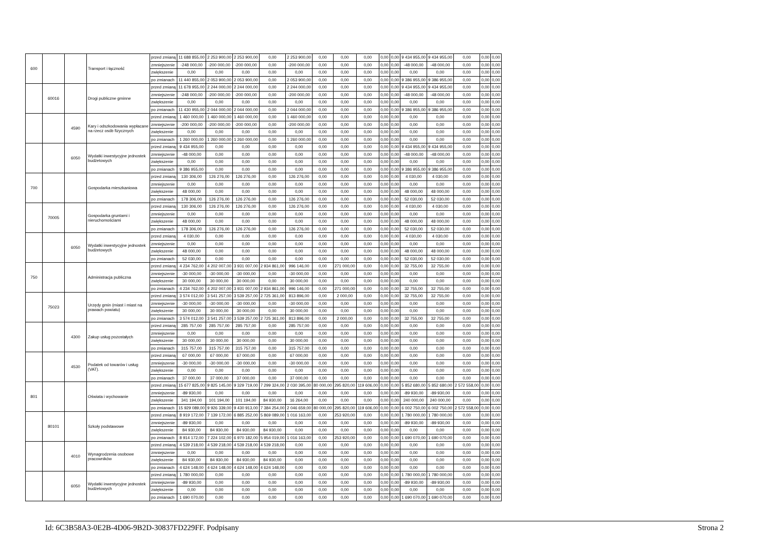| 600 | | | Transport i łączność | przed zmianą | 11 688 855,00 | 2 253 900,00 | 2 253 900,00 | 0,00 | 2 253 900,00 | 0,00 | 0,00 | 0,00 | 0,00 | 0,00 | 9 434 955,00 | 9 434 955,00 | 0,00 | 0,00 | 0,00 |
| | | | | zmniejszenie | -248 000,00 | -200 000,00 | -200 000,00 | 0,00 | -200 000,00 | 0,00 | 0,00 | 0,00 | 0,00 | 0,00 | -48 000,00 | -48 000,00 | 0,00 | 0,00 | 0,00 |
| | | | | zwiększenie | 0,00 | 0,00 | 0,00 | 0,00 | 0,00 | 0,00 | 0,00 | 0,00 | 0,00 | 0,00 | 0,00 | 0,00 | 0,00 | 0,00 | 0,00 |
| | | | | po zmianach | 11 440 855,00 | 2 053 900,00 | 2 053 900,00 | 0,00 | 2 053 900,00 | 0,00 | 0,00 | 0,00 | 0,00 | 0,00 | 9 386 955,00 | 9 386 955,00 | 0,00 | 0,00 | 0,00 |
| | 60016 | | Drogi publiczne gminne | przed zmianą | 11 678 955,00 | 2 244 000,00 | 2 244 000,00 | 0,00 | 2 244 000,00 | 0,00 | 0,00 | 0,00 | 0,00 | 0,00 | 9 434 955,00 | 9 434 955,00 | 0,00 | 0,00 | 0,00 |
| | | | | zmniejszenie | -248 000,00 | -200 000,00 | -200 000,00 | 0,00 | -200 000,00 | 0,00 | 0,00 | 0,00 | 0,00 | 0,00 | -48 000,00 | -48 000,00 | 0,00 | 0,00 | 0,00 |
| | | | | zwiększenie | 0,00 | 0,00 | 0,00 | 0,00 | 0,00 | 0,00 | 0,00 | 0,00 | 0,00 | 0,00 | 0,00 | 0,00 | 0,00 | 0,00 | 0,00 |
| | | | | po zmianach | 11 430 955,00 | 2 044 000,00 | 2 044 000,00 | 0,00 | 2 044 000,00 | 0,00 | 0,00 | 0,00 | 0,00 | 0,00 | 9 386 955,00 | 9 386 955,00 | 0,00 | 0,00 | 0,00 |
| | | 4590 | Kary i odszkodowania wypłacane na rzecz osób fizycznych | przed zmianą | 1 460 000,00 | 1 460 000,00 | 1 460 000,00 | 0,00 | 1 460 000,00 | 0,00 | 0,00 | 0,00 | 0,00 | 0,00 | 0,00 | 0,00 | 0,00 | 0,00 | 0,00 |
| | | | | zmniejszenie | -200 000,00 | -200 000,00 | -200 000,00 | 0,00 | -200 000,00 | 0,00 | 0,00 | 0,00 | 0,00 | 0,00 | 0,00 | 0,00 | 0,00 | 0,00 | 0,00 |
| | | | | zwiększenie | 0,00 | 0,00 | 0,00 | 0,00 | 0,00 | 0,00 | 0,00 | 0,00 | 0,00 | 0,00 | 0,00 | 0,00 | 0,00 | 0,00 | 0,00 |
| | | | | po zmianach | 1 260 000,00 | 1 260 000,00 | 1 260 000,00 | 0,00 | 1 260 000,00 | 0,00 | 0,00 | 0,00 | 0,00 | 0,00 | 0,00 | 0,00 | 0,00 | 0,00 | 0,00 |
| | | 6050 | Wydatki inwestycyjne jednostek budżetowych | przed zmianą | 9 434 955,00 | 0,00 | 0,00 | 0,00 | 0,00 | 0,00 | 0,00 | 0,00 | 0,00 | 0,00 | 9 434 955,00 | 9 434 955,00 | 0,00 | 0,00 | 0,00 |
| | | | | zmniejszenie | -48 000,00 | 0,00 | 0,00 | 0,00 | 0,00 | 0,00 | 0,00 | 0,00 | 0,00 | 0,00 | -48 000,00 | -48 000,00 | 0,00 | 0,00 | 0,00 |
| | | | | zwiększenie | 0,00 | 0,00 | 0,00 | 0,00 | 0,00 | 0,00 | 0,00 | 0,00 | 0,00 | 0,00 | 0,00 | 0,00 | 0,00 | 0,00 | 0,00 |
| | | | | po zmianach | 9 386 955,00 | 0,00 | 0,00 | 0,00 | 0,00 | 0,00 | 0,00 | 0,00 | 0,00 | 0,00 | 9 386 955,00 | 9 386 955,00 | 0,00 | 0,00 | 0,00 |
| 700 | | | Gospodarka mieszkaniowa | przed zmianą | 130 306,00 | 126 276,00 | 126 276,00 | 0,00 | 126 276,00 | 0,00 | 0,00 | 0,00 | 0,00 | 0,00 | 4 030,00 | 4 030,00 | 0,00 | 0,00 | 0,00 |
| | | | | zmniejszenie | 0,00 | 0,00 | 0,00 | 0,00 | 0,00 | 0,00 | 0,00 | 0,00 | 0,00 | 0,00 | 0,00 | 0,00 | 0,00 | 0,00 | 0,00 |
| | | | | zwiększenie | 48 000,00 | 0,00 | 0,00 | 0,00 | 0,00 | 0,00 | 0,00 | 0,00 | 0,00 | 0,00 | 48 000,00 | 48 000,00 | 0,00 | 0,00 | 0,00 |
| | | | | po zmianach | 178 306,00 | 126 276,00 | 126 276,00 | 0,00 | 126 276,00 | 0,00 | 0,00 | 0,00 | 0,00 | 0,00 | 52 030,00 | 52 030,00 | 0,00 | 0,00 | 0,00 |
| | 70005 | | Gospodarka gruntami i nieruchomościami | przed zmianą | 130 306,00 | 126 276,00 | 126 276,00 | 0,00 | 126 276,00 | 0,00 | 0,00 | 0,00 | 0,00 | 0,00 | 4 030,00 | 4 030,00 | 0,00 | 0,00 | 0,00 |
| | | | | zmniejszenie | 0,00 | 0,00 | 0,00 | 0,00 | 0,00 | 0,00 | 0,00 | 0,00 | 0,00 | 0,00 | 0,00 | 0,00 | 0,00 | 0,00 | 0,00 |
| | | | | zwiększenie | 48 000,00 | 0,00 | 0,00 | 0,00 | 0,00 | 0,00 | 0,00 | 0,00 | 0,00 | 0,00 | 48 000,00 | 48 000,00 | 0,00 | 0,00 | 0,00 |
| | | | | po zmianach | 178 306,00 | 126 276,00 | 126 276,00 | 0,00 | 126 276,00 | 0,00 | 0,00 | 0,00 | 0,00 | 0,00 | 52 030,00 | 52 030,00 | 0,00 | 0,00 | 0,00 |
| | | 6050 | Wydatki inwestycyjne jednostek budżetowych | przed zmianą | 4 030,00 | 0,00 | 0,00 | 0,00 | 0,00 | 0,00 | 0,00 | 0,00 | 0,00 | 0,00 | 4 030,00 | 4 030,00 | 0,00 | 0,00 | 0,00 |
| | | | | zmniejszenie | 0,00 | 0,00 | 0,00 | 0,00 | 0,00 | 0,00 | 0,00 | 0,00 | 0,00 | 0,00 | 0,00 | 0,00 | 0,00 | 0,00 | 0,00 |
| | | | | zwiększenie | 48 000,00 | 0,00 | 0,00 | 0,00 | 0,00 | 0,00 | 0,00 | 0,00 | 0,00 | 0,00 | 48 000,00 | 48 000,00 | 0,00 | 0,00 | 0,00 |
| | | | | po zmianach | 52 030,00 | 0,00 | 0,00 | 0,00 | 0,00 | 0,00 | 0,00 | 0,00 | 0,00 | 0,00 | 52 030,00 | 52 030,00 | 0,00 | 0,00 | 0,00 |
| 750 | | | Administracja publiczna | przed zmianą | 4 234 762,00 | 4 202 007,00 | 3 931 007,00 | 2 934 861,00 | 996 146,00 | 0,00 | 271 000,00 | 0,00 | 0,00 | 0,00 | 32 755,00 | 32 755,00 | 0,00 | 0,00 | 0,00 |
| | | | | zmniejszenie | -30 000,00 | -30 000,00 | -30 000,00 | 0,00 | -30 000,00 | 0,00 | 0,00 | 0,00 | 0,00 | 0,00 | 0,00 | 0,00 | 0,00 | 0,00 | 0,00 |
| | | | | zwiększenie | 30 000,00 | 30 000,00 | 30 000,00 | 0,00 | 30 000,00 | 0,00 | 0,00 | 0,00 | 0,00 | 0,00 | 0,00 | 0,00 | 0,00 | 0,00 | 0,00 |
| | | | | po zmianach | 4 234 762,00 | 4 202 007,00 | 3 931 007,00 | 2 934 861,00 | 996 146,00 | 0,00 | 271 000,00 | 0,00 | 0,00 | 0,00 | 32 755,00 | 32 755,00 | 0,00 | 0,00 | 0,00 |
| | 75023 | | Urzędy gmin (miast i miast na prawach powiatu) | przed zmianą | 3 574 012,00 | 3 541 257,00 | 3 539 257,00 | 2 725 361,00 | 813 896,00 | 0,00 | 2 000,00 | 0,00 | 0,00 | 0,00 | 32 755,00 | 32 755,00 | 0,00 | 0,00 | 0,00 |
| | | | | zmniejszenie | -30 000,00 | -30 000,00 | -30 000,00 | 0,00 | -30 000,00 | 0,00 | 0,00 | 0,00 | 0,00 | 0,00 | 0,00 | 0,00 | 0,00 | 0,00 | 0,00 |
| | | | | zwiększenie | 30 000,00 | 30 000,00 | 30 000,00 | 0,00 | 30 000,00 | 0,00 | 0,00 | 0,00 | 0,00 | 0,00 | 0,00 | 0,00 | 0,00 | 0,00 | 0,00 |
| | | | | po zmianach | 3 574 012,00 | 3 541 257,00 | 3 539 257,00 | 2 725 361,00 | 813 896,00 | 0,00 | 2 000,00 | 0,00 | 0,00 | 0,00 | 32 755,00 | 32 755,00 | 0,00 | 0,00 | 0,00 |
| | | 4300 | Zakup usług pozostałych | przed zmianą | 285 757,00 | 285 757,00 | 285 757,00 | 0,00 | 285 757,00 | 0,00 | 0,00 | 0,00 | 0,00 | 0,00 | 0,00 | 0,00 | 0,00 | 0,00 | 0,00 |
| | | | | zmniejszenie | 0,00 | 0,00 | 0,00 | 0,00 | 0,00 | 0,00 | 0,00 | 0,00 | 0,00 | 0,00 | 0,00 | 0,00 | 0,00 | 0,00 | 0,00 |
| | | | | zwiększenie | 30 000,00 | 30 000,00 | 30 000,00 | 0,00 | 30 000,00 | 0,00 | 0,00 | 0,00 | 0,00 | 0,00 | 0,00 | 0,00 | 0,00 | 0,00 | 0,00 |
| | | | | po zmianach | 315 757,00 | 315 757,00 | 315 757,00 | 0,00 | 315 757,00 | 0,00 | 0,00 | 0,00 | 0,00 | 0,00 | 0,00 | 0,00 | 0,00 | 0,00 | 0,00 |
| | | 4530 | Podatek od towarów i usług (VAT). | przed zmianą | 67 000,00 | 67 000,00 | 67 000,00 | 0,00 | 67 000,00 | 0,00 | 0,00 | 0,00 | 0,00 | 0,00 | 0,00 | 0,00 | 0,00 | 0,00 | 0,00 |
| | | | | zmniejszenie | -30 000,00 | -30 000,00 | -30 000,00 | 0,00 | -30 000,00 | 0,00 | 0,00 | 0,00 | 0,00 | 0,00 | 0,00 | 0,00 | 0,00 | 0,00 | 0,00 |
| | | | | zwiększenie | 0,00 | 0,00 | 0,00 | 0,00 | 0,00 | 0,00 | 0,00 | 0,00 | 0,00 | 0,00 | 0,00 | 0,00 | 0,00 | 0,00 | 0,00 |
| | | | | po zmianach | 37 000,00 | 37 000,00 | 37 000,00 | 0,00 | 37 000,00 | 0,00 | 0,00 | 0,00 | 0,00 | 0,00 | 0,00 | 0,00 | 0,00 | 0,00 | 0,00 |
| 801 | | | Oświata i wychowanie | przed zmianą | 15 677 825,00 | 9 825 145,00 | 9 329 719,00 | 7 299 324,00 | 2 030 395,00 | 80 000,00 | 295 820,00 | 119 606,00 | 0,00 | 0,00 | 5 852 680,00 | 5 852 680,00 | 2 572 558,00 | 0,00 | 0,00 |
| | | | | zmniejszenie | -89 930,00 | 0,00 | 0,00 | 0,00 | 0,00 | 0,00 | 0,00 | 0,00 | 0,00 | 0,00 | -89 930,00 | -89 930,00 | 0,00 | 0,00 | 0,00 |
| | | | | zwiększenie | 341 194,00 | 101 194,00 | 101 194,00 | 84 930,00 | 16 264,00 | 0,00 | 0,00 | 0,00 | 0,00 | 0,00 | 240 000,00 | 240 000,00 | 0,00 | 0,00 | 0,00 |
| | | | | po zmianach | 15 929 089,00 | 9 926 339,00 | 9 430 913,00 | 7 384 254,00 | 2 046 659,00 | 80 000,00 | 295 820,00 | 119 606,00 | 0,00 | 0,00 | 6 002 750,00 | 6 002 750,00 | 2 572 558,00 | 0,00 | 0,00 |
| | 80101 | | Szkoły podstawowe | przed zmianą | 8 919 172,00 | 7 139 172,00 | 6 885 252,00 | 5 869 089,00 | 1 016 163,00 | 0,00 | 253 920,00 | 0,00 | 0,00 | 0,00 | 1 780 000,00 | 1 780 000,00 | 0,00 | 0,00 | 0,00 |
| | | | | zmniejszenie | -89 930,00 | 0,00 | 0,00 | 0,00 | 0,00 | 0,00 | 0,00 | 0,00 | 0,00 | 0,00 | -89 930,00 | -89 930,00 | 0,00 | 0,00 | 0,00 |
| | | | | zwiększenie | 84 930,00 | 84 930,00 | 84 930,00 | 84 930,00 | 0,00 | 0,00 | 0,00 | 0,00 | 0,00 | 0,00 | 0,00 | 0,00 | 0,00 | 0,00 | 0,00 |
| | | | | po zmianach | 8 914 172,00 | 7 224 102,00 | 6 970 182,00 | 5 954 019,00 | 1 016 163,00 | 0,00 | 253 920,00 | 0,00 | 0,00 | 0,00 | 1 690 070,00 | 1 690 070,00 | 0,00 | 0,00 | 0,00 |
| | | 4010 | Wynagrodzenia osobowe pracowników | przed zmianą | 4 539 218,00 | 4 539 218,00 | 4 539 218,00 | 4 539 218,00 | 0,00 | 0,00 | 0,00 | 0,00 | 0,00 | 0,00 | 0,00 | 0,00 | 0,00 | 0,00 | 0,00 |
| | | | | zmniejszenie | 0,00 | 0,00 | 0,00 | 0,00 | 0,00 | 0,00 | 0,00 | 0,00 | 0,00 | 0,00 | 0,00 | 0,00 | 0,00 | 0,00 | 0,00 |
| | | | | zwiększenie | 84 930,00 | 84 930,00 | 84 930,00 | 84 930,00 | 0,00 | 0,00 | 0,00 | 0,00 | 0,00 | 0,00 | 0,00 | 0,00 | 0,00 | 0,00 | 0,00 |
| | | | | po zmianach | 4 624 148,00 | 4 624 148,00 | 4 624 148,00 | 4 624 148,00 | 0,00 | 0,00 | 0,00 | 0,00 | 0,00 | 0,00 | 0,00 | 0,00 | 0,00 | 0,00 | 0,00 |
| | | 6050 | Wydatki inwestycyjne jednostek budżetowych | przed zmianą | 1 780 000,00 | 0,00 | 0,00 | 0,00 | 0,00 | 0,00 | 0,00 | 0,00 | 0,00 | 0,00 | 1 780 000,00 | 1 780 000,00 | 0,00 | 0,00 | 0,00 |
| | | | | zmniejszenie | -89 930,00 | 0,00 | 0,00 | 0,00 | 0,00 | 0,00 | 0,00 | 0,00 | 0,00 | 0,00 | -89 930,00 | -89 930,00 | 0,00 | 0,00 | 0,00 |
| | | | | zwiększenie | 0,00 | 0,00 | 0,00 | 0,00 | 0,00 | 0,00 | 0,00 | 0,00 | 0,00 | 0,00 | 0,00 | 0,00 | 0,00 | 0,00 | 0,00 |
| | | | | po zmianach | 1 690 070,00 | 0,00 | 0,00 | 0,00 | 0,00 | 0,00 | 0,00 | 0,00 | 0,00 | 0,00 | 1 690 070,00 | 1 690 070,00 | 0,00 | 0,00 | 0,00 |
Id: 6C3B58A3-0E2B-4D06-9B2D-30837FD229FF. Podpisany Strona 2